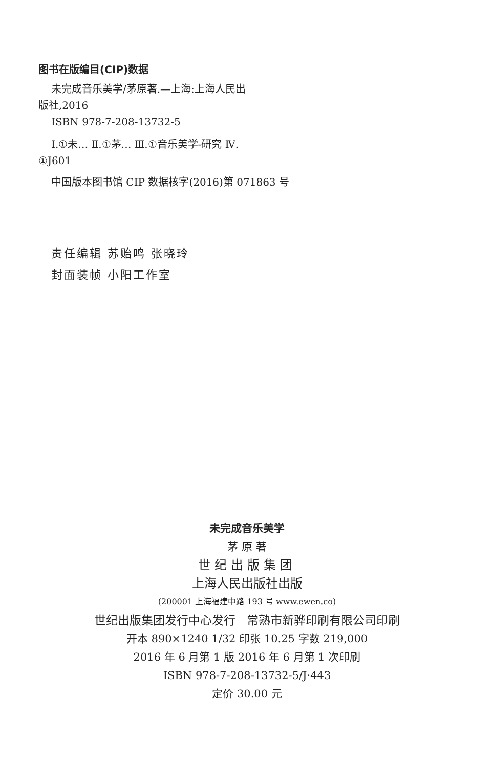图书在版编目(CIP)数据
未完成音乐美学/茅原著.—上海:上海人民出
版社,2016
ISBN 978-7-208-13732-5
Ⅰ.①未… Ⅱ.①茅… Ⅲ.①音乐美学-研究 Ⅳ.
①J601
中国版本图书馆 CIP 数据核字(2016)第 071863 号
责任编辑 苏贻鸣 张晓玲
封面装帧 小阳工作室
未完成音乐美学
茅 原 著
世纪出版集团
上海人民出版社出版
(200001 上海福建中路 193 号 www.ewen.co)
世纪出版集团发行中心发行 常熟市新骅印刷有限公司印刷
开本 890×1240 1/32 印张 10.25 字数 219,000
2016 年 6 月第 1 版 2016 年 6 月第 1 次印刷
ISBN 978-7-208-13732-5/J·443
定价 30.00 元